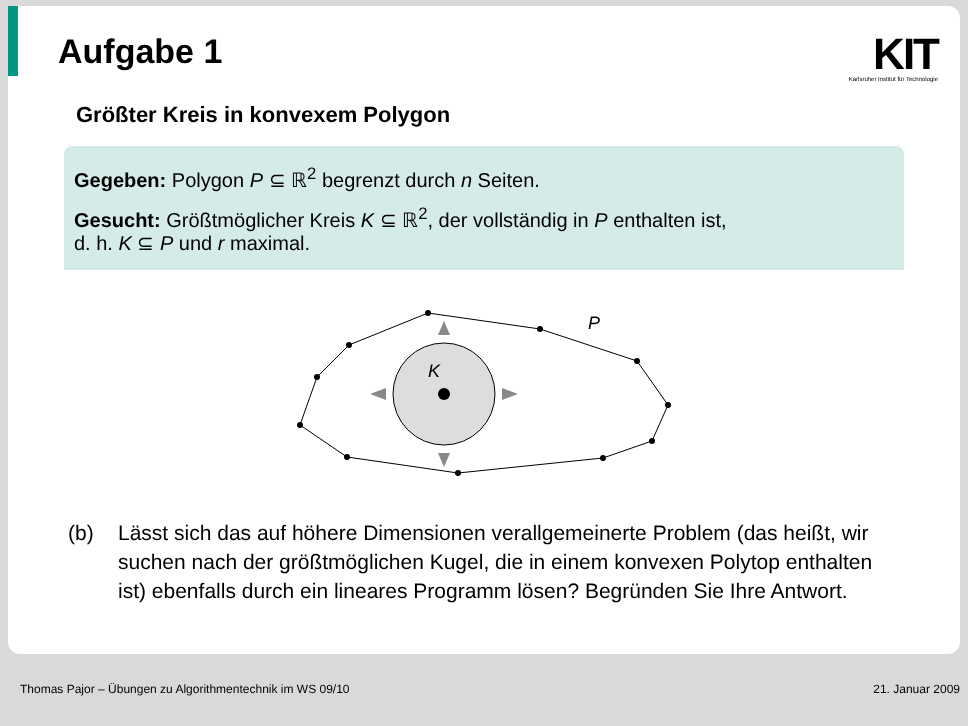Aufgabe 1
KIT
Karlsruher Institut für Technologie
Größter Kreis in konvexem Polygon
Gegeben: Polygon P ⊆ ℝ<sup>2</sup> begrenzt durch n Seiten.
Gesucht: Größtmöglicher Kreis K ⊆ ℝ<sup>2</sup>, der vollständig in P enthalten ist,
d. h. K ⊆ P und r maximal.
K
P
(b) Lässt sich das auf höhere Dimensionen verallgemeinerte Problem (das heißt, wir suchen nach der größtmöglichen Kugel, die in einem konvexen Polytop enthalten ist) ebenfalls durch ein lineares Programm lösen? Begründen Sie Ihre Antwort.
Thomas Pajor – Übungen zu Algorithmentechnik im WS 09/10
21. Januar 2009